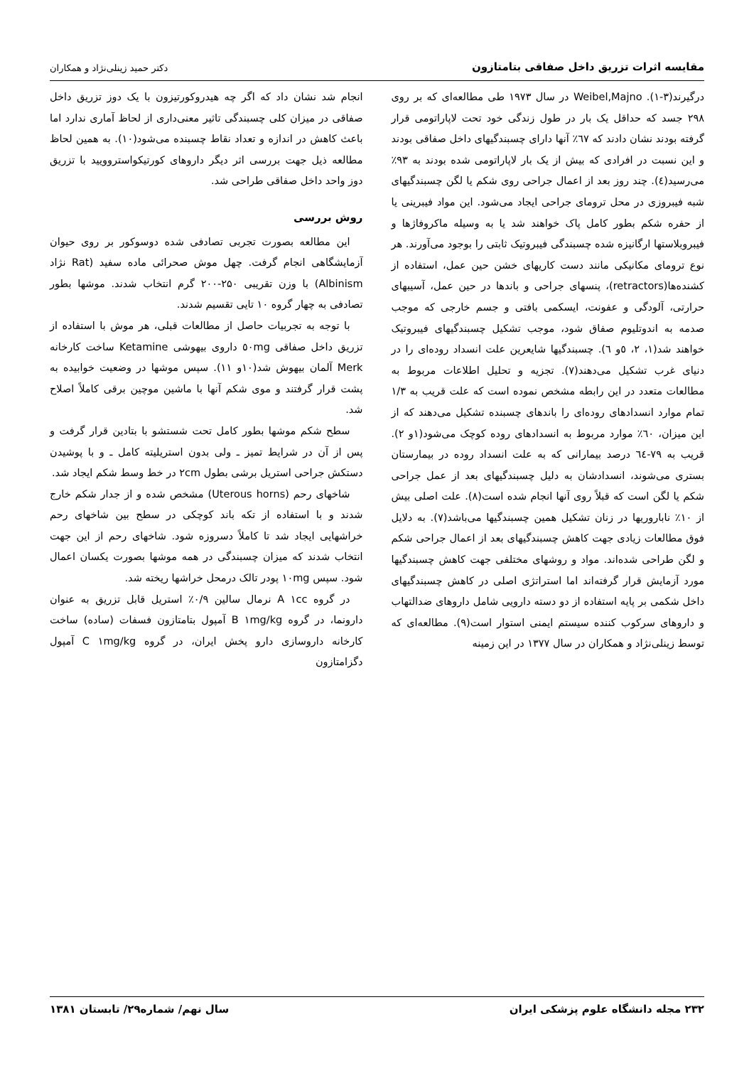مقایسه اثرات تزریق داخل صفاقی بتامتازون دکتر حمید زینلی‌نژاد و همکاران
درگیرند(۳-۱). Weibel,Majno در سال ۱۹۷۳ طی مطالعه‌ای که بر روی ۲۹۸ جسد که حداقل یک بار در طول زندگی خود تحت لاپاراتومی قرار گرفته بودند نشان دادند که ٦٧٪ آنها دارای چسبندگیهای داخل صفاقی بودند و این نسبت در افرادی که بیش از یک بار لاپاراتومی شده بودند به ۹۳٪ می‌رسید(٤). چند روز بعد از اعمال جراحی روی شکم یا لگن چسبندگیهای شبه فیبروزی در محل ترومای جراحی ایجاد می‌شود. این مواد فیبرینی یا از حفره شکم بطور کامل پاک خواهند شد یا به وسیله ماکروفاژها و فیبروبلاستها ارگانیزه شده چسبندگی فیبروتیک ثابتی را بوجود می‌آورند. هر نوع ترومای مکانیکی مانند دست کاریهای خشن حین عمل، استفاده از کشنده‌ها(retractors)، پنسهای جراحی و باندها در حین عمل، آسیبهای حرارتی، آلودگی و عفونت، ایسکمی بافتی و جسم خارجی که موجب صدمه به اندوتلیوم صفاق شود، موجب تشکیل چسبندگیهای فیبروتیک خواهند شد(۱، ۲، ٥و ٦). چسبندگیها شایعرین علت انسداد روده‌ای را در دنیای غرب تشکیل می‌دهند(۷). تجزیه و تحلیل اطلاعات مربوط به مطالعات متعدد در این رابطه مشخص نموده است که علت قریب به ۱/۳ تمام موارد انسدادهای روده‌ای را باندهای چسبنده تشکیل می‌دهند که از این میزان، ٦٠٪ موارد مربوط به انسدادهای روده کوچک می‌شود(۱و ۲). قریب به ۷۹-٦٤ درصد بیمارانی که به علت انسداد روده در بیمارستان بستری می‌شوند، انسدادشان به دلیل چسبندگیهای بعد از عمل جراحی شکم یا لگن است که قبلاً روی آنها انجام شده است(۸). علت اصلی بیش از ۱۰٪ ناباروریها در زنان تشکیل همین چسبندگیها می‌باشد(۷). به دلایل فوق مطالعات زیادی جهت کاهش چسبندگیهای بعد از اعمال جراحی شکم و لگن طراحی شده‌اند. مواد و روشهای مختلفی جهت کاهش چسبندگیها مورد آزمایش قرار گرفته‌اند اما استراتژی اصلی در کاهش چسبندگیهای داخل شکمی بر پایه استفاده از دو دسته دارویی شامل داروهای ضدالتهاب و داروهای سرکوب کننده سیستم ایمنی استوار است(۹). مطالعه‌ای که توسط زینلی‌نژاد و همکاران در سال ۱۳۷۷ در این زمینه
انجام شد نشان داد که اگر چه هیدروکورتیزون با یک دوز تزریق داخل صفاقی در میزان کلی چسبندگی تاثیر معنی‌داری از لحاظ آماری ندارد اما باعث کاهش در اندازه و تعداد نقاط چسبنده می‌شود(۱۰). به همین لحاظ مطالعه ذیل جهت بررسی اثر دیگر داروهای کورتیکواستروویید با تزریق دوز واحد داخل صفاقی طراحی شد.
روش بررسی
این مطالعه بصورت تجربی تصادفی شده دوسوکور بر روی حیوان آزمایشگاهی انجام گرفت. چهل موش صحرائی ماده سفید (Rat نژاد Albinism) با وزن تقریبی ۲۵۰-۲۰۰ گرم انتخاب شدند. موشها بطور تصادفی به چهار گروه ۱۰ تایی تقسیم شدند.
با توجه به تجربیات حاصل از مطالعات قبلی، هر موش با استفاده از تزریق داخل صفاقی ٥٠mg داروی بیهوشی Ketamine ساخت کارخانه Merk آلمان بیهوش شد(۱۰و ۱۱). سپس موشها در وضعیت خوابیده به پشت قرار گرفتند و موی شکم آنها با ماشین موچین برقی کاملاً اصلاح شد.
سطح شکم موشها بطور کامل تحت شستشو با بتادین قرار گرفت و پس از آن در شرایط تمیز ـ ولی بدون استریلیته کامل ـ و با پوشیدن دستکش جراحی استریل برشی بطول ۲cm در خط وسط شکم ایجاد شد.
شاخهای رحم (Uterous horns) مشخص شده و از جدار شکم خارج شدند و با استفاده از تکه باند کوچکی در سطح بین شاخهای رحم خراشهایی ایجاد شد تا کاملاً دسروزه شود. شاخهای رحم از این جهت انتخاب شدند که میزان چسبندگی در همه موشها بصورت یکسان اعمال شود. سپس ۱۰mg پودر تالک درمحل خراشها ریخته شد.
در گروه A ۱cc نرمال سالین ۰/۹٪ استریل قابل تزریق به عنوان دارونما، در گروه B ۱mg/kg آمپول بتامتازون فسفات (ساده) ساخت کارخانه داروسازی دارو پخش ایران، در گروه C ۱mg/kg آمپول دگزامتازون
۲۳۲ مجله دانشگاه علوم پزشکی ایران سال نهم/ شماره۲۹/ تابستان ۱۳۸۱